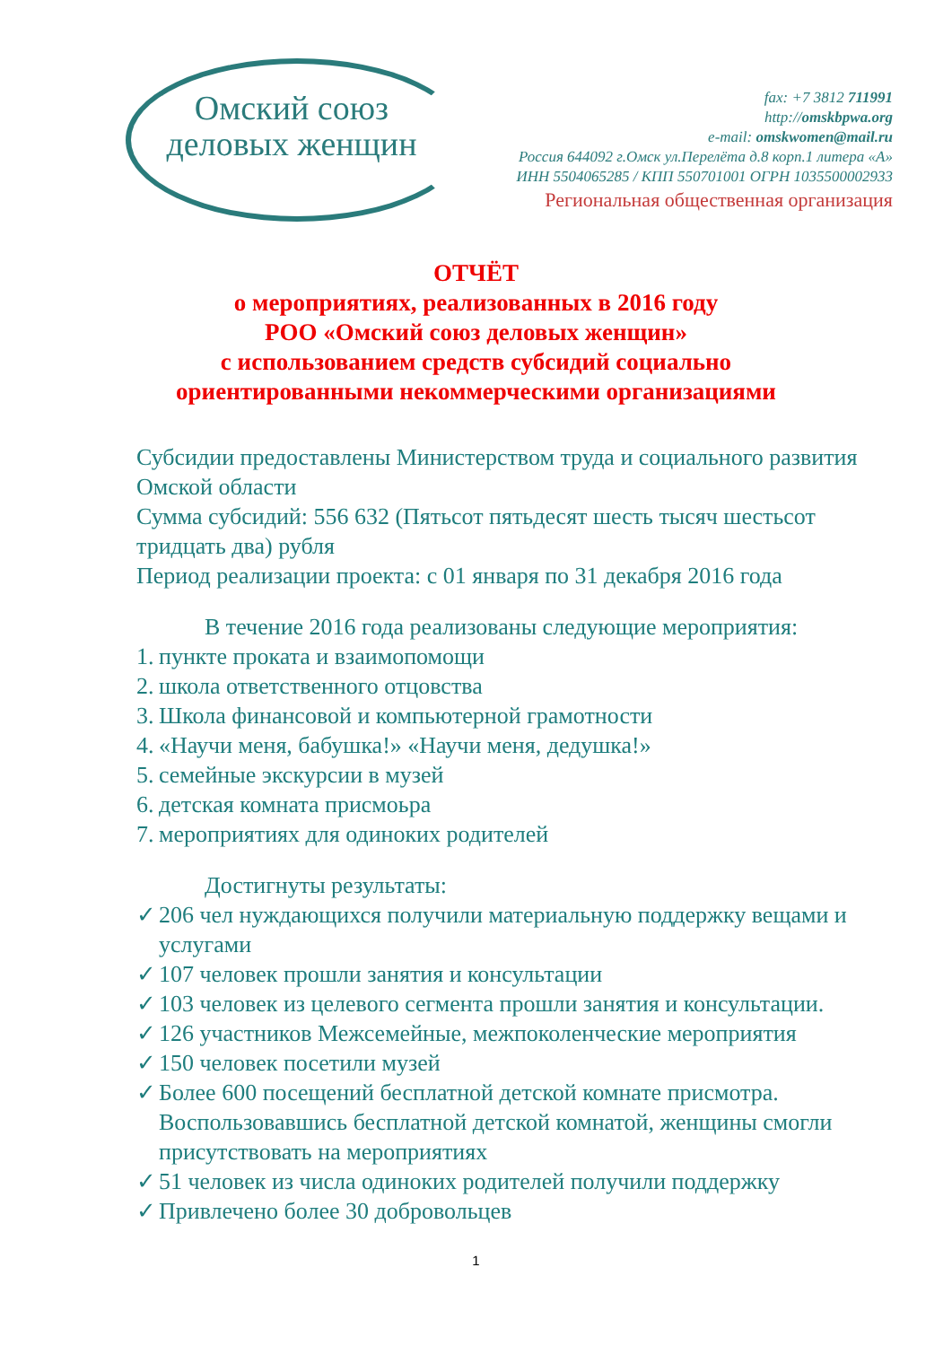Омский союз
деловых женщин
fax: +7 3812 711991
http://omskbpwa.org
e-mail: omskwomen@mail.ru
Россия 644092 г.Омск ул.Перелёта д.8 корп.1 литера «А»
ИНН 5504065285 / КПП 550701001 ОГРН 1035500002933
Региональная общественная организация
ОТЧЁТ
о мероприятиях, реализованных в 2016 году
РОО «Омский союз деловых женщин»
с использованием средств субсидий социально
ориентированными некоммерческими организациями
Субсидии предоставлены Министерством труда и социального развития Омской области
Сумма субсидий: 556 632 (Пятьсот пятьдесят шесть тысяч шестьсот тридцать два) рубля
Период реализации проекта: с 01 января по 31 декабря 2016 года
В течение 2016 года реализованы следующие мероприятия:
1. пункте проката и взаимопомощи
2. школа ответственного отцовства
3. Школа финансовой и компьютерной грамотности
4. «Научи меня, бабушка!» «Научи меня, дедушка!»
5. семейные экскурсии в музей
6. детская комната присмоьра
7. мероприятиях для одиноких родителей
Достигнуты результаты:
✓ 206 чел нуждающихся получили материальную поддержку вещами и услугами
✓ 107 человек прошли занятия и консультации
✓ 103 человек из целевого сегмента прошли занятия и консультации.
✓ 126 участников Межсемейные, межпоколенческие мероприятия
✓ 150 человек посетили музей
✓ Более 600 посещений бесплатной детской комнате присмотра. Воспользовавшись бесплатной детской комнатой, женщины смогли присутствовать на мероприятиях
✓ 51 человек из числа одиноких родителей получили поддержку
✓ Привлечено более 30 добровольцев
1